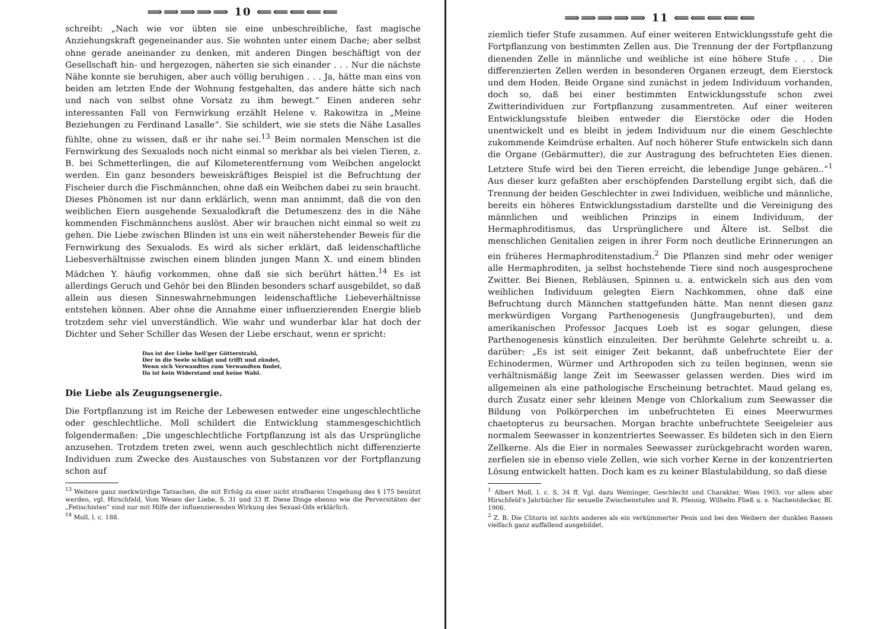⟹⟹⟹⟹⟹ 10 ⟸⟸⟸⟸⟸
schreibt: „Nach wie vor übten sie eine unbeschreibliche, fast magische Anziehungskraft gegeneinander aus. Sie wohnten unter einem Dache; aber selbst ohne gerade aneinander zu denken, mit anderen Dingen beschäftigt von der Gesellschaft hin- und hergezogen, näherten sie sich einander . . . Nur die nächste Nähe konnte sie beruhigen, aber auch völlig beruhigen . . . Ja, hätte man eins von beiden am letzten Ende der Wohnung festgehalten, das andere hätte sich nach und nach von selbst ohne Vorsatz zu ihm bewegt.“ Einen anderen sehr interessanten Fall von Fernwirkung erzählt Helene v. Rakowitza in „Meine Beziehungen zu Ferdinand Lasalle“. Sie schildert, wie sie stets die Nähe Lasalles fühlte, ohne zu wissen, daß er ihr nahe sei.<sup>13</sup> Beim normalen Menschen ist die Fernwirkung des Sexualods noch nicht einmal so merkbar als bei vielen Tieren, z. B. bei Schmetterlingen, die auf Kilometerentfernung vom Weibchen angelockt werden. Ein ganz besonders beweiskräftiges Beispiel ist die Befruchtung der Fischeier durch die Fischmännchen, ohne daß ein Weibchen dabei zu sein braucht. Dieses Phönomen ist nur dann erklärlich, wenn man annimmt, daß die von den weiblichen Eiern ausgehende Sexualodkraft die Detumeszenz des in die Nähe kommenden Fischmännchens auslöst. Aber wir brauchen nicht einmal so weit zu gehen. Die Liebe zwischen Blinden ist uns ein weit näherstehender Beweis für die Fernwirkung des Sexualods. Es wird als sicher erklärt, daß leidenschaftliche Liebesverhältnisse zwischen einem blinden jungen Mann X. und einem blinden Mädchen Y. häufig vorkommen, ohne daß sie sich berührt hätten.<sup>14</sup> Es ist allerdings Geruch und Gehör bei den Blinden besonders scharf ausgebildet, so daß allein aus diesen Sinneswahrnehmungen leidenschaftliche Liebeverhältnisse entstehen können. Aber ohne die Annahme einer influenzierenden Energie blieb trotzdem sehr viel unverständlich. Wie wahr und wunderbar klar hat doch der Dichter und Seher Schiller das Wesen der Liebe erschaut, wenn er spricht:
Das ist der Liebe heil'ger Götterstrahl,
Der in die Seele schlägt und trifft und zündet,
Wenn sich Verwandtes zum Verwandten findet,
Da ist kein Widerstand und keine Wahl.
Die Liebe als Zeugungsenergie.
Die Fortpflanzung ist im Reiche der Lebewesen entweder eine ungeschlechtliche oder geschlechtliche. Moll schildert die Entwicklung stammesgeschichtlich folgendermaßen: „Die ungeschlechtliche Fortpflanzung ist als das Ursprüngliche anzusehen. Trotzdem treten zwei, wenn auch geschlechtlich nicht differenzierte Individuen zum Zwecke des Austausches von Substanzen vor der Fortpflanzung schon auf
<sup>13</sup> Weitere ganz merkwürdige Tatsachen, die mit Erfolg zu einer nicht strafbaren Umgehung des § 175 benützt werden, vgl. Hirschfeld, Vom Wesen der Liebe, S. 31 und 33 ff. Diese Dinge ebenso wie die Perversitäten der „Fetischisten“ sind nur mit Hilfe der influenzierenden Wirkung des Sexual-Ods erklärlich.
<sup>14</sup> Moll, l. c. 188.
⟹⟹⟹⟹⟹ 11 ⟸⟸⟸⟸⟸
ziemlich tiefer Stufe zusammen. Auf einer weiteren Entwicklungsstufe geht die Fortpflanzung von bestimmten Zellen aus. Die Trennung der der Fortpflanzung dienenden Zelle in männliche und weibliche ist eine höhere Stufe . . . Die differenzierten Zellen werden in besonderen Organen erzeugt, dem Eierstock und dem Hoden. Beide Organe sind zunächst in jedem Individuum vorhanden, doch so, daß bei einer bestimmten Entwicklungsstufe schon zwei Zwitterindividuen zur Fortpflanzung zusammentreten. Auf einer weiteren Entwicklungsstufe bleiben entweder die Eierstöcke oder die Hoden unentwickelt und es bleibt in jedem Individuum nur die einem Geschlechte zukommende Keimdrüse erhalten. Auf noch höherer Stufe entwickeln sich dann die Organe (Gebärmutter), die zur Austragung des befruchteten Eies dienen. Letztere Stufe wird bei den Tieren erreicht, die lebendige Junge gebären..“<sup>1</sup> Aus dieser kurz gefaßten aber erschöpfenden Darstellung ergibt sich, daß die Trennung der beiden Geschlechter in zwei Individuen, weibliche und männliche, bereits ein höheres Entwicklungsstadium darstellte und die Vereinigung des männlichen und weiblichen Prinzips in einem Individuum, der Hermaphroditismus, das Ursprünglichere und Ältere ist. Selbst die menschlichen Genitalien zeigen in ihrer Form noch deutliche Erinnerungen an ein früheres Hermaphroditenstadium.<sup>2</sup> Die Pflanzen sind mehr oder weniger alle Hermaphroditen, ja selbst hochstehende Tiere sind noch ausgesprochene Zwitter. Bei Bienen, Rebläusen, Spinnen u. a. entwickeln sich aus den vom weiblichen Individuum gelegten Eiern Nachkommen, ohne daß eine Befruchtung durch Männchen stattgefunden hätte. Man nennt diesen ganz merkwürdigen Vorgang Parthenogenesis (Jungfraugeburten), und dem amerikanischen Professor Jacques Loeb ist es sogar gelungen, diese Parthenogenesis künstlich einzuleiten. Der berühmte Gelehrte schreibt u. a. darüber: „Es ist seit einiger Zeit bekannt, daß unbefruchtete Eier der Echinodermen, Würmer und Arthropoden sich zu teilen beginnen, wenn sie verhältnismäßig lange Zeit im Seewasser gelassen werden. Dies wird im allgemeinen als eine pathologische Erscheinung betrachtet. Maud gelang es, durch Zusatz einer sehr kleinen Menge von Chlorkalium zum Seewasser die Bildung von Polkörperchen im unbefruchteten Ei eines Meerwurmes chaetopterus zu beursachen. Morgan brachte unbefruchtete Seeigeleier aus normalem Seewasser in konzentriertes Seewasser. Es bildeten sich in den Eiern Zellkerne. Als die Eier in normales Seewasser zurückgebracht worden waren, zerfielen sie in ebenso viele Zellen, wie sich vorher Kerne in der konzentrierten Lösung entwickelt hatten. Doch kam es zu keiner Blastulabildung, so daß diese
<sup>1</sup> Albert Moll, l. c. S. 34 ff. Vgl. dazu Weininger, Geschlecht und Charakter, Wien 1903; vor allem aber Hirschfeld's Jahrbücher für sexuelle Zwischenstufen und R. Pfennig, Wilhelm Fließ u. s. Nachentdecker, Bl. 1906.
<sup>2</sup> Z. B. Die Clitoris ist nichts anderes als ein verkümmerter Penis und bei den Weibern der dunklen Rassen vielfach ganz auffallend ausgebildet.